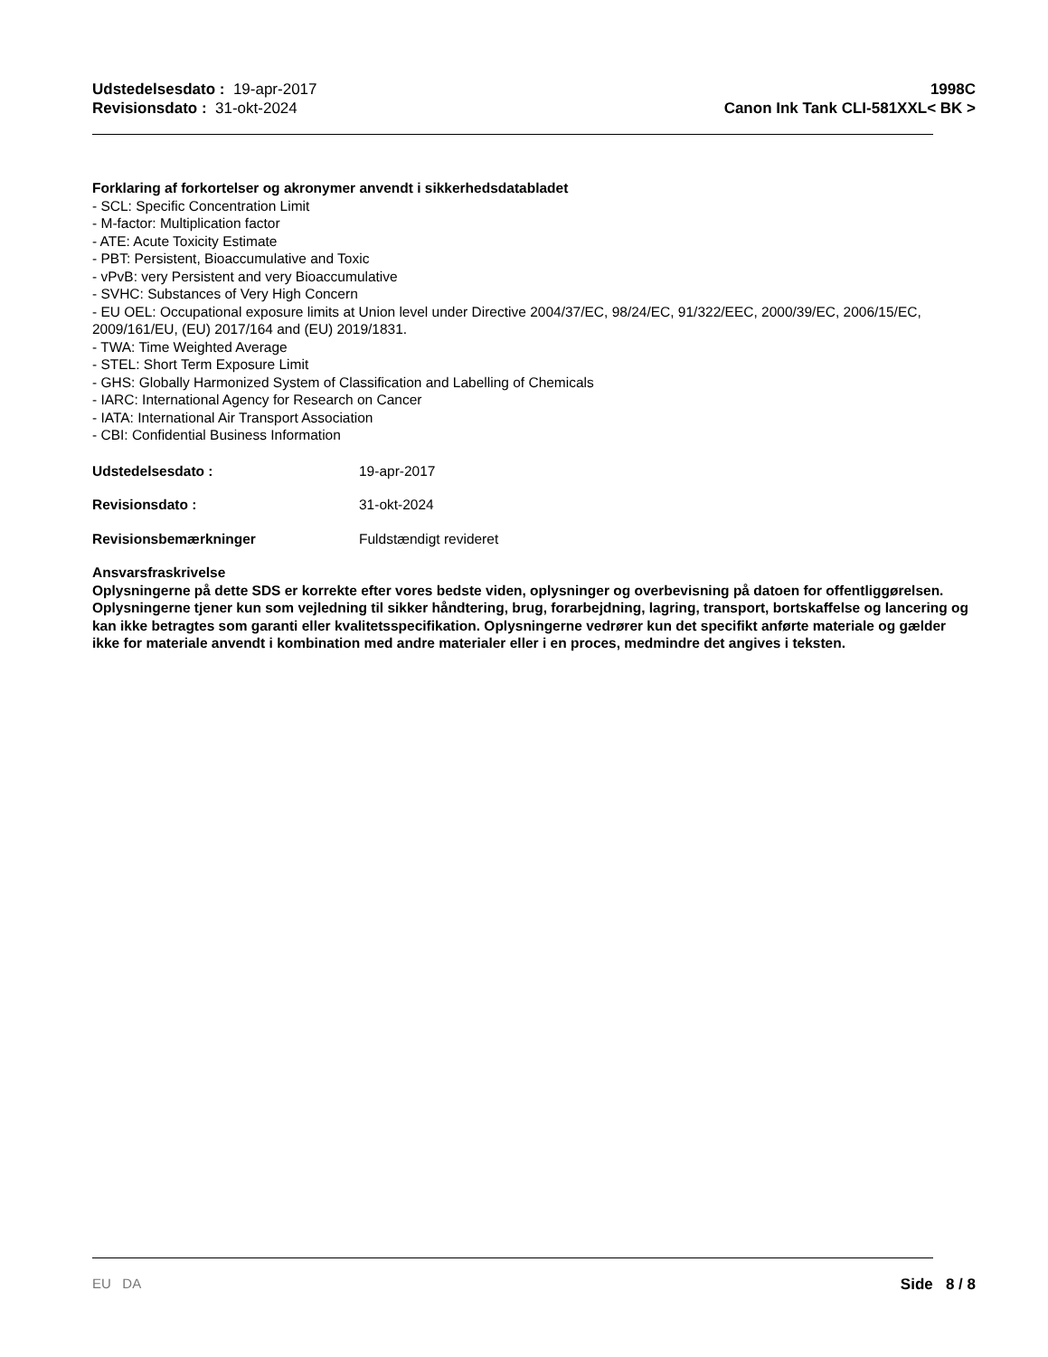Udstedelsesdato : 19-apr-2017
Revisionsdato : 31-okt-2024
1998C
Canon Ink Tank CLI-581XXL< BK >
Forklaring af forkortelser og akronymer anvendt i sikkerhedsdatabladet
- SCL: Specific Concentration Limit
- M-factor: Multiplication factor
- ATE: Acute Toxicity Estimate
- PBT: Persistent, Bioaccumulative and Toxic
- vPvB: very Persistent and very Bioaccumulative
- SVHC: Substances of Very High Concern
- EU OEL: Occupational exposure limits at Union level under Directive 2004/37/EC, 98/24/EC, 91/322/EEC, 2000/39/EC, 2006/15/EC, 2009/161/EU, (EU) 2017/164 and (EU) 2019/1831.
- TWA: Time Weighted Average
- STEL: Short Term Exposure Limit
- GHS: Globally Harmonized System of Classification and Labelling of Chemicals
- IARC: International Agency for Research on Cancer
- IATA: International Air Transport Association
- CBI: Confidential Business Information
Udstedelsesdato : 19-apr-2017
Revisionsdato : 31-okt-2024
Revisionsbemærkninger Fuldstændigt revideret
Ansvarsfraskrivelse
Oplysningerne på dette SDS er korrekte efter vores bedste viden, oplysninger og overbevisning på datoen for offentliggørelsen. Oplysningerne tjener kun som vejledning til sikker håndtering, brug, forarbejdning, lagring, transport, bortskaffelse og lancering og kan ikke betragtes som garanti eller kvalitetsspecifikation. Oplysningerne vedrører kun det specifikt anførte materiale og gælder ikke for materiale anvendt i kombination med andre materialer eller i en proces, medmindre det angives i teksten.
EU DA Side 8 / 8